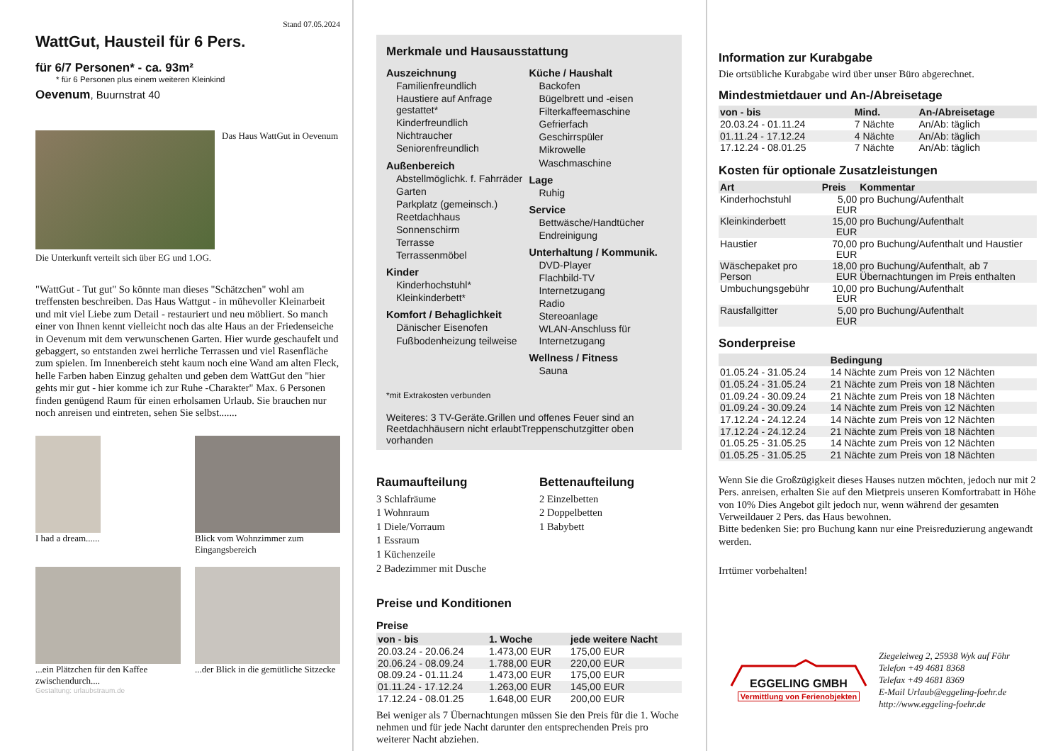Stand 07.05.2024
WattGut, Hausteil für 6 Pers.
für 6/7 Personen* - ca. 93m²
* für 6 Personen plus einem weiteren Kleinkind
Oevenum, Buurnstrat 40
Das Haus WattGut in Oevenum
Die Unterkunft verteilt sich über EG und 1.OG.
"WattGut - Tut gut" So könnte man dieses "Schätzchen" wohl am treffensten beschreiben. Das Haus Wattgut - in mühevoller Kleinarbeit und mit viel Liebe zum Detail - restauriert und neu möbliert. So manch einer von Ihnen kennt vielleicht noch das alte Haus an der Friedenseiche in Oevenum mit dem verwunschenen Garten. Hier wurde geschaufelt und gebaggert, so entstanden zwei herrliche Terrassen und viel Rasenfläche zum spielen. Im Innenbereich steht kaum noch eine Wand am alten Fleck, helle Farben haben Einzug gehalten und geben dem WattGut den "hier gehts mir gut - hier komme ich zur Ruhe -Charakter" Max. 6 Personen finden genügend Raum für einen erholsamen Urlaub. Sie brauchen nur noch anreisen und eintreten, sehen Sie selbst.......
I had a dream...... Blick vom Wohnzimmer zum Eingangsbereich
...ein Plätzchen für den Kaffee zwischendurch....
...der Blick in die gemütliche Sitzecke
Gestaltung: urlaubstraum.de
Merkmale und Hausausstattung
Auszeichnung
Familienfreundlich
Haustiere auf Anfrage gestattet*
Kinderfreundlich
Nichtraucher
Seniorenfreundlich
Außenbereich
Abstellmöglichk. f. Fahrräder
Garten
Parkplatz (gemeinsch.)
Reetdachhaus
Sonnenschirm
Terrasse
Terrassenmöbel
Kinder
Kinderhochstuhl*
Kleinkinderbett*
Komfort / Behaglichkeit
Dänischer Eisenofen
Fußbodenheizung teilweise
Küche / Haushalt
Backofen
Bügelbrett und -eisen
Filterkaffeemaschine
Gefrierfach
Geschirrspüler
Mikrowelle
Waschmaschine
Lage
Ruhig
Service
Bettwäsche/Handtücher
Endreinigung
Unterhaltung / Kommunik.
DVD-Player
Flachbild-TV
Internetzugang
Radio
Stereoanlage
WLAN-Anschluss für Internetzugang
Wellness / Fitness
Sauna
*mit Extrakosten verbunden
Weiteres: 3 TV-Geräte.Grillen und offenes Feuer sind an Reetdachhäusern nicht erlaubtTreppenschutzgitter oben vorhanden
Raumaufteilung
3 Schlafräume
1 Wohnraum
1 Diele/Vorraum
1 Essraum
1 Küchenzeile
2 Badezimmer mit Dusche
Bettenaufteilung
2 Einzelbetten
2 Doppelbetten
1 Babybett
Preise und Konditionen
Preise
| von - bis | 1. Woche | jede weitere Nacht |
| --- | --- | --- |
| 20.03.24 - 20.06.24 | 1.473,00 EUR | 175,00 EUR |
| 20.06.24 - 08.09.24 | 1.788,00 EUR | 220,00 EUR |
| 08.09.24 - 01.11.24 | 1.473,00 EUR | 175,00 EUR |
| 01.11.24 - 17.12.24 | 1.263,00 EUR | 145,00 EUR |
| 17.12.24 - 08.01.25 | 1.648,00 EUR | 200,00 EUR |
Bei weniger als 7 Übernachtungen müssen Sie den Preis für die 1. Woche nehmen und für jede Nacht darunter den entsprechenden Preis pro weiterer Nacht abziehen.
Information zur Kurabgabe
Die ortsübliche Kurabgabe wird über unser Büro abgerechnet.
Mindestmietdauer und An-/Abreisetage
| von - bis | Mind. | An-/Abreisetage |
| --- | --- | --- |
| 20.03.24 - 01.11.24 | 7 Nächte | An/Ab: täglich |
| 01.11.24 - 17.12.24 | 4 Nächte | An/Ab: täglich |
| 17.12.24 - 08.01.25 | 7 Nächte | An/Ab: täglich |
Kosten für optionale Zusatzleistungen
| Art | Preis | Kommentar |
| --- | --- | --- |
| Kinderhochstuhl | 5,00 EUR | pro Buchung/Aufenthalt |
| Kleinkinderbett | 15,00 EUR | pro Buchung/Aufenthalt |
| Haustier | 70,00 EUR | pro Buchung/Aufenthalt und Haustier |
| Wäschepaket pro Person | 18,00 EUR | pro Buchung/Aufenthalt, ab 7 Übernachtungen im Preis enthalten |
| Umbuchungsgebühr | 10,00 EUR | pro Buchung/Aufenthalt |
| Rausfallgitter | 5,00 EUR | pro Buchung/Aufenthalt |
Sonderpreise
| | Bedingung |
| --- | --- |
| 01.05.24 - 31.05.24 | 14 Nächte zum Preis von 12 Nächten |
| 01.05.24 - 31.05.24 | 21 Nächte zum Preis von 18 Nächten |
| 01.09.24 - 30.09.24 | 21 Nächte zum Preis von 18 Nächten |
| 01.09.24 - 30.09.24 | 14 Nächte zum Preis von 12 Nächten |
| 17.12.24 - 24.12.24 | 14 Nächte zum Preis von 12 Nächten |
| 17.12.24 - 24.12.24 | 21 Nächte zum Preis von 18 Nächten |
| 01.05.25 - 31.05.25 | 14 Nächte zum Preis von 12 Nächten |
| 01.05.25 - 31.05.25 | 21 Nächte zum Preis von 18 Nächten |
Wenn Sie die Großzügigkeit dieses Hauses nutzen möchten, jedoch nur mit 2 Pers. anreisen, erhalten Sie auf den Mietpreis unseren Komfortrabatt in Höhe von 10% Dies Angebot gilt jedoch nur, wenn während der gesamten Verweildauer 2 Pers. das Haus bewohnen.
Bitte bedenken Sie: pro Buchung kann nur eine Preisreduzierung angewandt werden.
Irrtümer vorbehalten!
EGGELING GMBH
Vermittlung von Ferienobjekten
Ziegeleiweg 2, 25938 Wyk auf Föhr
Telefon +49 4681 8368
Telefax +49 4681 8369
E-Mail Urlaub@eggeling-foehr.de
http://www.eggeling-foehr.de